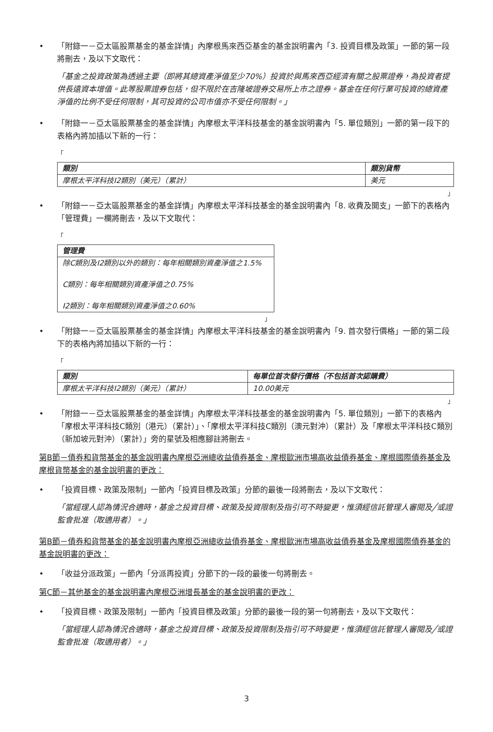• 「附錄一－亞太區股票基金的基金詳情」內摩根馬來西亞基金的基金說明書內「3. 投資目標及政策」一節的第一段將刪去，及以下文取代：
「基金之投資政策為透過主要（即將其總資產淨值至少70%）投資於與馬來西亞經濟有關之股票證券，為投資者提供長遠資本增值。此等股票證券包括，但不限於在吉隆坡證券交易所上市之證券。基金在任何行業可投資的總資產淨值的比例不受任何限制，其可投資的公司市值亦不受任何限制。」
• 「附錄一－亞太區股票基金的基金詳情」內摩根太平洋科技基金的基金說明書內「5. 單位類別」一節的第一段下的表格內將加插以下新的一行：
「
| 類別 | 類別貨幣 |
| --- | --- |
| 摩根太平洋科技I2類別（美元）（累計） | 美元 |
」
• 「附錄一－亞太區股票基金的基金詳情」內摩根太平洋科技基金的基金說明書內「8. 收費及開支」一節下的表格內「管理費」一欄將刪去，及以下文取代：
「
| 管理費 |
| --- |
| 除C類別及I2類別以外的類別：每年相關類別資產淨值之1.5% C類別：每年相關類別資產淨值之0.75% I2類別：每年相關類別資產淨值之0.60% |
」
• 「附錄一－亞太區股票基金的基金詳情」內摩根太平洋科技基金的基金說明書內「9. 首次發行價格」一節的第二段下的表格內將加插以下新的一行：
「
| 類別 | 每單位首次發行價格（不包括首次認購費） |
| --- | --- |
| 摩根太平洋科技I2類別（美元）（累計） | 10.00美元 |
」
• 「附錄一－亞太區股票基金的基金詳情」內摩根太平洋科技基金的基金說明書內「5. 單位類別」一節下的表格內「摩根太平洋科技C類別（港元）（累計）」、「摩根太平洋科技C類別（澳元對沖）（累計）及「摩根太平洋科技C類別（新加坡元對沖）（累計）」旁的星號及相應腳註將刪去。
第B節－債券和貨幣基金的基金說明書內摩根亞洲總收益債券基金、摩根歐洲市場高收益債券基金、摩根國際債券基金及摩根貨幣基金的基金說明書的更改：
• 「投資目標、政策及限制」一節內「投資目標及政策」分節的最後一段將刪去，及以下文取代：
「當經理人認為情況合適時，基金之投資目標、政策及投資限制及指引可不時變更，惟須經信託管理人審閱及╱或證監會批准（取適用者）。」
第B節－債券和貨幣基金的基金說明書內摩根亞洲總收益債券基金、摩根歐洲市場高收益債券基金及摩根國際債券基金的基金說明書的更改：
• 「收益分派政策」一節內「分派再投資」分節下的一段的最後一句將刪去。
第C節－其他基金的基金說明書內摩根亞洲增長基金的基金說明書的更改：
• 「投資目標、政策及限制」一節內「投資目標及政策」分節的最後一段的第一句將刪去，及以下文取代：
「當經理人認為情況合適時，基金之投資目標、政策及投資限制及指引可不時變更，惟須經信託管理人審閱及╱或證監會批准（取適用者）。」
3